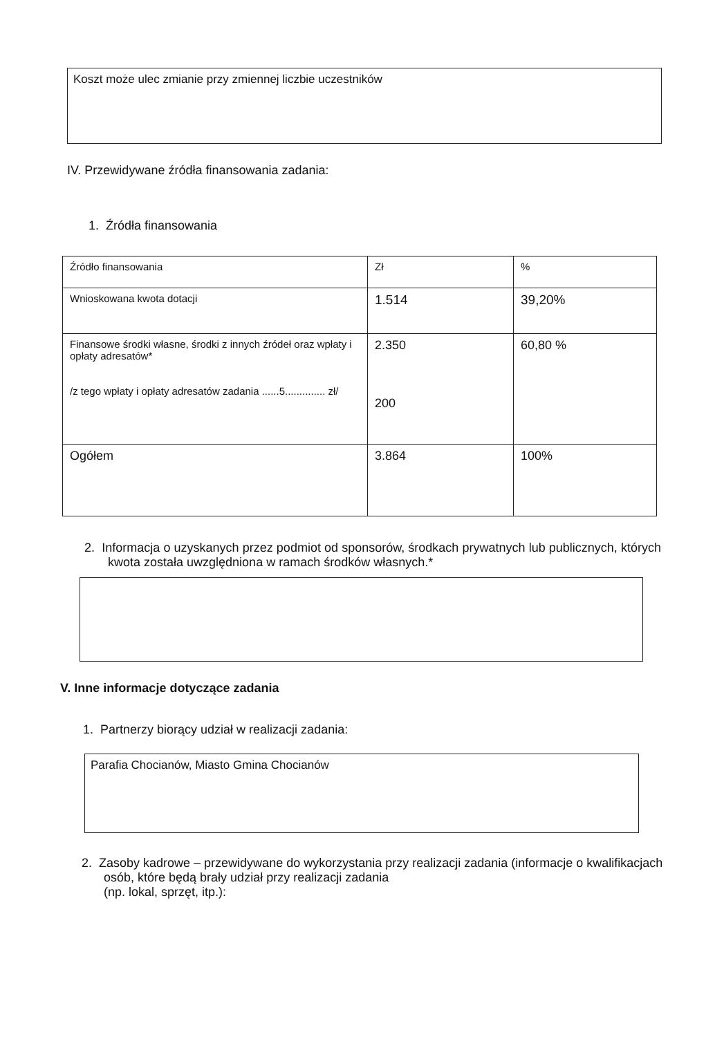Koszt może ulec zmianie przy zmiennej liczbie uczestników
IV. Przewidywane źródła finansowania zadania:
1. Źródła finansowania
| Źródło finansowania | Zł | % |
| Wnioskowana kwota dotacji | 1.514 | 39,20% |
| Finansowe środki własne, środki z innych źródeł oraz wpłaty i opłaty adresatów* /z tego wpłaty i opłaty adresatów zadania ......5.............. zł/ | 2.350 200 | 60,80 % |
| Ogółem | 3.864 | 100% |
2. Informacja o uzyskanych przez podmiot od sponsorów, środkach prywatnych lub publicznych, których kwota została uwzględniona w ramach środków własnych.*
V. Inne informacje dotyczące zadania
1. Partnerzy biorący udział w realizacji zadania:
Parafia Chocianów, Miasto Gmina Chocianów
2. Zasoby kadrowe – przewidywane do wykorzystania przy realizacji zadania (informacje o kwalifikacjach osób, które będą brały udział przy realizacji zadania
(np. lokal, sprzęt, itp.):